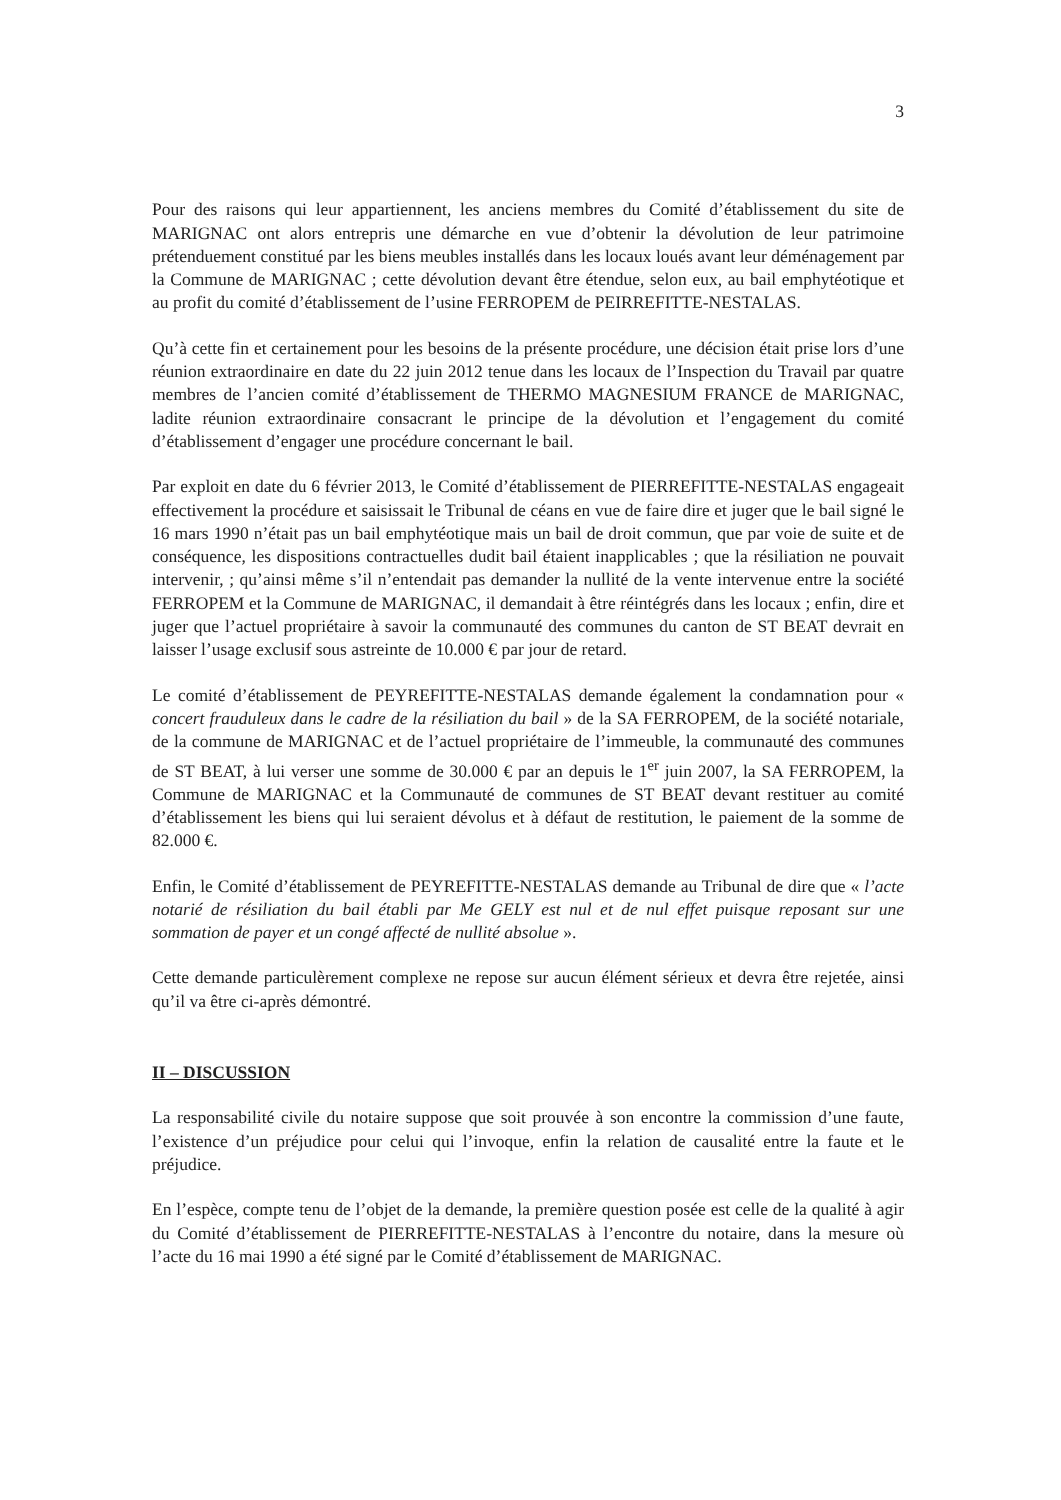3
Pour des raisons qui leur appartiennent, les anciens membres du Comité d’établissement du site de MARIGNAC ont alors entrepris une démarche en vue d’obtenir la dévolution de leur patrimoine prétenduement constitué par les biens meubles installés dans les locaux loués avant leur déménagement par la Commune de MARIGNAC ; cette dévolution devant être étendue, selon eux, au bail emphytéotique et au profit du comité d’établissement de l’usine FERROPEM de PEIRREFITTE-NESTALAS.
Qu’à cette fin et certainement pour les besoins de la présente procédure, une décision était prise lors d’une réunion extraordinaire en date du 22 juin 2012 tenue dans les locaux de l’Inspection du Travail par quatre membres de l’ancien comité d’établissement de THERMO MAGNESIUM FRANCE de MARIGNAC, ladite réunion extraordinaire consacrant le principe de la dévolution et l’engagement du comité d’établissement d’engager une procédure concernant le bail.
Par exploit en date du 6 février 2013, le Comité d’établissement de PIERREFITTE-NESTALAS engageait effectivement la procédure et saisissait le Tribunal de céans en vue de faire dire et juger que le bail signé le 16 mars 1990 n’était pas un bail emphytéotique mais un bail de droit commun, que par voie de suite et de conséquence, les dispositions contractuelles dudit bail étaient inapplicables ; que la résiliation ne pouvait intervenir, ; qu’ainsi même s’il n’entendait pas demander la nullité de la vente intervenue entre la société FERROPEM et la Commune de MARIGNAC, il demandait à être réintégrés dans les locaux ; enfin, dire et juger que l’actuel propriétaire à savoir la communauté des communes du canton de ST BEAT devrait en laisser l’usage exclusif sous astreinte de 10.000 € par jour de retard.
Le comité d’établissement de PEYREFITTE-NESTALAS demande également la condamnation pour « concert frauduleux dans le cadre de la résiliation du bail » de la SA FERROPEM, de la société notariale, de la commune de MARIGNAC et de l’actuel propriétaire de l’immeuble, la communauté des communes de ST BEAT, à lui verser une somme de 30.000 € par an depuis le 1<sup>er</sup> juin 2007, la SA FERROPEM, la Commune de MARIGNAC et la Communauté de communes de ST BEAT devant restituer au comité d’établissement les biens qui lui seraient dévolus et à défaut de restitution, le paiement de la somme de 82.000 €.
Enfin, le Comité d’établissement de PEYREFITTE-NESTALAS demande au Tribunal de dire que « l’acte notarié de résiliation du bail établi par Me GELY est nul et de nul effet puisque reposant sur une sommation de payer et un congé affecté de nullité absolue ».
Cette demande particulèrement complexe ne repose sur aucun élément sérieux et devra être rejetée, ainsi qu’il va être ci-après démontré.
II – DISCUSSION
La responsabilité civile du notaire suppose que soit prouvée à son encontre la commission d’une faute, l’existence d’un préjudice pour celui qui l’invoque, enfin la relation de causalité entre la faute et le préjudice.
En l’espèce, compte tenu de l’objet de la demande, la première question posée est celle de la qualité à agir du Comité d’établissement de PIERREFITTE-NESTALAS à l’encontre du notaire, dans la mesure où l’acte du 16 mai 1990 a été signé par le Comité d’établissement de MARIGNAC.